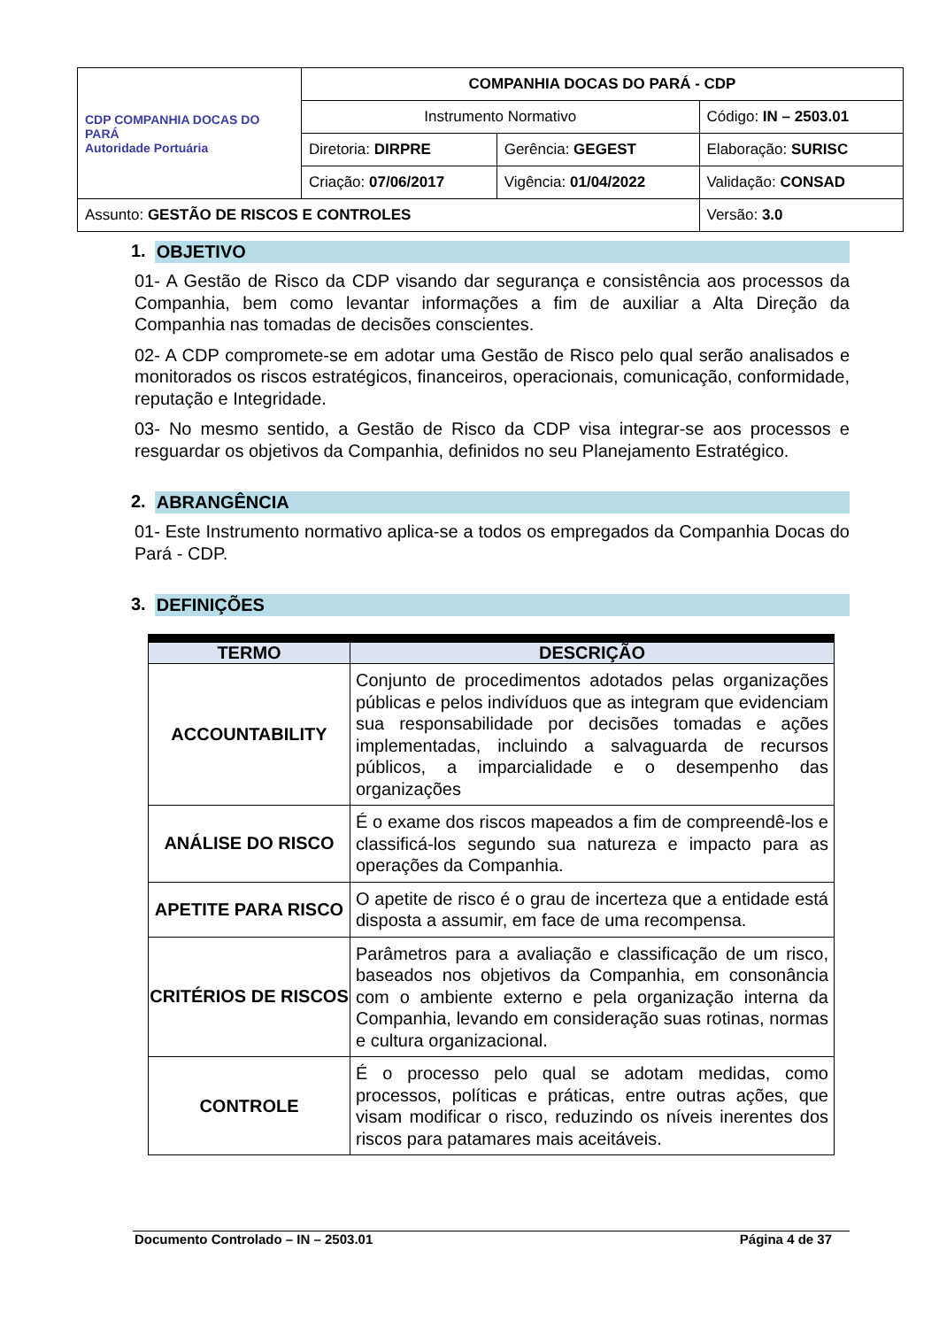| CDP COMPANHIA DOCAS DO PARÁ Autoridade Portuária | COMPANHIA DOCAS DO PARÁ - CDP | | |
| | Instrumento Normativo | | Código: IN – 2503.01 |
| | Diretoria: DIRPRE | Gerência: GEGEST | Elaboração: SURISC |
| | Criação: 07/06/2017 | Vigência: 01/04/2022 | Validação: CONSAD |
| Assunto: GESTÃO DE RISCOS E CONTROLES | | | Versão: 3.0 |
1. OBJETIVO
01- A Gestão de Risco da CDP visando dar segurança e consistência aos processos da Companhia, bem como levantar informações a fim de auxiliar a Alta Direção da Companhia nas tomadas de decisões conscientes.
02- A CDP compromete-se em adotar uma Gestão de Risco pelo qual serão analisados e monitorados os riscos estratégicos, financeiros, operacionais, comunicação, conformidade, reputação e Integridade.
03- No mesmo sentido, a Gestão de Risco da CDP visa integrar-se aos processos e resguardar os objetivos da Companhia, definidos no seu Planejamento Estratégico.
2. ABRANGÊNCIA
01- Este Instrumento normativo aplica-se a todos os empregados da Companhia Docas do Pará - CDP.
3. DEFINIÇÕES
| TERMO | DESCRIÇÃO |
| --- | --- |
| ACCOUNTABILITY | Conjunto de procedimentos adotados pelas organizações públicas e pelos indivíduos que as integram que evidenciam sua responsabilidade por decisões tomadas e ações implementadas, incluindo a salvaguarda de recursos públicos, a imparcialidade e o desempenho das organizações |
| ANÁLISE DO RISCO | É o exame dos riscos mapeados a fim de compreendê-los e classificá-los segundo sua natureza e impacto para as operações da Companhia. |
| APETITE PARA RISCO | O apetite de risco é o grau de incerteza que a entidade está disposta a assumir, em face de uma recompensa. |
| CRITÉRIOS DE RISCOS | Parâmetros para a avaliação e classificação de um risco, baseados nos objetivos da Companhia, em consonância com o ambiente externo e pela organização interna da Companhia, levando em consideração suas rotinas, normas e cultura organizacional. |
| CONTROLE | É o processo pelo qual se adotam medidas, como processos, políticas e práticas, entre outras ações, que visam modificar o risco, reduzindo os níveis inerentes dos riscos para patamares mais aceitáveis. |
Documento Controlado – IN – 2503.01 Página 4 de 37